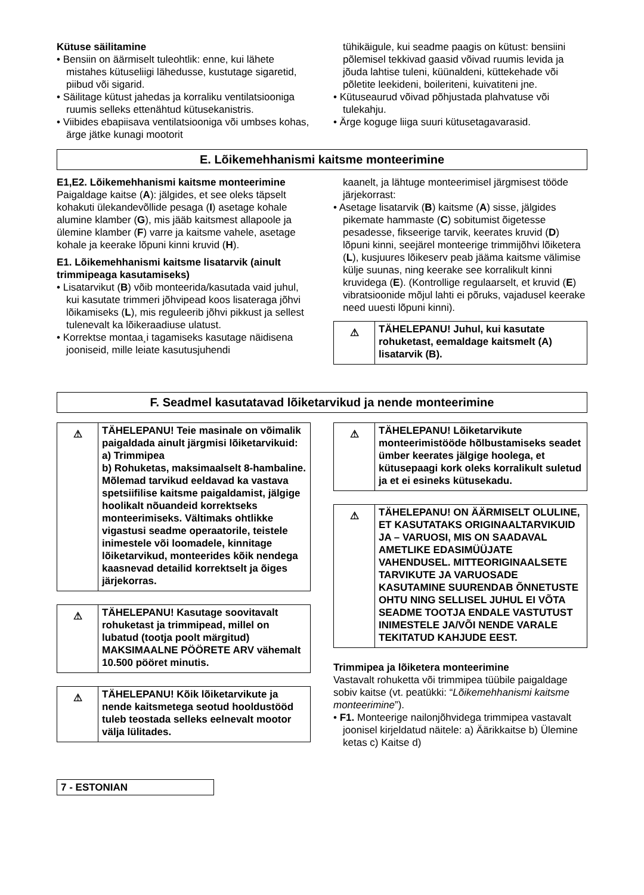Kütuse säilitamine
• Bensiin on äärmiselt tuleohtlik: enne, kui lähete mistahes kütuseliigi lähedusse, kustutage sigaretid, piibud või sigarid.
• Säilitage kütust jahedas ja korraliku ventilatsiooniga ruumis selleks ettenähtud kütusekanistris.
• Viibides ebapiisava ventilatsiooniga või umbses kohas, ärge jätke kunagi mootorit
tühikäigule, kui seadme paagis on kütust: bensiini põlemisel tekkivad gaasid võivad ruumis levida ja jõuda lahtise tuleni, küünaldeni, küttekehade või põletite leekideni, boileriteni, kuivatiteni jne.
• Kütuseaurud võivad põhjustada plahvatuse või tulekahju.
• Ärge koguge liiga suuri kütusetagavarasid.
E. Lõikemehhanismi kaitsme monteerimine
E1,E2. Lõikemehhanismi kaitsme monteerimine
Paigaldage kaitse (A): jälgides, et see oleks täpselt kohakuti ülekandevõllide pesaga (I) asetage kohale alumine klamber (G), mis jääb kaitsmest allapoole ja ülemine klamber (F) varre ja kaitsme vahele, asetage kohale ja keerake lõpuni kinni kruvid (H).
E1. Lõikemehhanismi kaitsme lisatarvik (ainult trimmipeaga kasutamiseks)
• Lisatarvikut (B) võib monteerida/kasutada vaid juhul, kui kasutate trimmeri jõhvipead koos lisateraga jõhvi lõikamiseks (L), mis reguleerib jõhvi pikkust ja sellest tulenevalt ka lõikeraadiuse ulatust.
• Korrektse montaa¸i tagamiseks kasutage näidisena jooniseid, mille leiate kasutusjuhendi
kaanelt, ja lähtuge monteerimisel järgmisest tööde järjekorrast:
• Asetage lisatarvik (B) kaitsme (A) sisse, jälgides pikemate hammaste (C) sobitumist õigetesse pesadesse, fikseerige tarvik, keerates kruvid (D) lõpuni kinni, seejärel monteerige trimmijõhvi lõiketera (L), kusjuures lõikeserv peab jääma kaitsme välimise külje suunas, ning keerake see korralikult kinni kruvidega (E). (Kontrollige regulaarselt, et kruvid (E) vibratsioonide mõjul lahti ei põruks, vajadusel keerake need uuesti lõpuni kinni).
⚠
TÄHELEPANU! Juhul, kui kasutate rohuketast, eemaldage kaitsmelt (A) lisatarvik (B).
F. Seadmel kasutatavad lõiketarvikud ja nende monteerimine
⚠
TÄHELEPANU! Teie masinale on võimalik paigaldada ainult järgmisi lõiketarvikuid:
a) Trimmipea
b) Rohuketas, maksimaalselt 8-hambaline.
Mõlemad tarvikud eeldavad ka vastava spetsiifilise kaitsme paigaldamist, jälgige hoolikalt nõuandeid korrektseks monteerimiseks. Vältimaks ohtlikke vigastusi seadme operaatorile, teistele inimestele või loomadele, kinnitage lõiketarvikud, monteerides kõik nendega kaasnevad detailid korrektselt ja õiges järjekorras.
⚠
TÄHELEPANU! Kasutage soovitavalt rohuketast ja trimmipead, millel on lubatud (tootja poolt märgitud) MAKSIMAALNE PÖÖRETE ARV vähemalt 10.500 pööret minutis.
⚠
TÄHELEPANU! Kõik lõiketarvikute ja nende kaitsmetega seotud hooldustööd tuleb teostada selleks eelnevalt mootor välja lülitades.
⚠
TÄHELEPANU! Lõiketarvikute monteerimistööde hõlbustamiseks seadet ümber keerates jälgige hoolega, et kütusepaagi kork oleks korralikult suletud ja et ei esineks kütusekadu.
⚠
TÄHELEPANU! ON ÄÄRMISELT OLULINE, ET KASUTATAKS ORIGINAALTARVIKUID JA – VARUOSI, MIS ON SAADAVAL AMETLIKE EDASIMÜÜJATE VAHENDUSEL. MITTEORIGINAALSETE TARVIKUTE JA VARUOSADE KASUTAMINE SUURENDAB ÕNNETUSTE OHTU NING SELLISEL JUHUL EI VÕTA SEADME TOOTJA ENDALE VASTUTUST INIMESTELE JA/VÕI NENDE VARALE TEKITATUD KAHJUDE EEST.
Trimmipea ja lõiketera monteerimine
Vastavalt rohuketta või trimmipea tüübile paigaldage sobiv kaitse (vt. peatükki: “Lõikemehhanismi kaitsme monteerimine”).
• F1. Monteerige nailonjõhvidega trimmipea vastavalt joonisel kirjeldatud näitele: a) Äärikkaitse b) Ülemine ketas c) Kaitse d)
7 - ESTONIAN